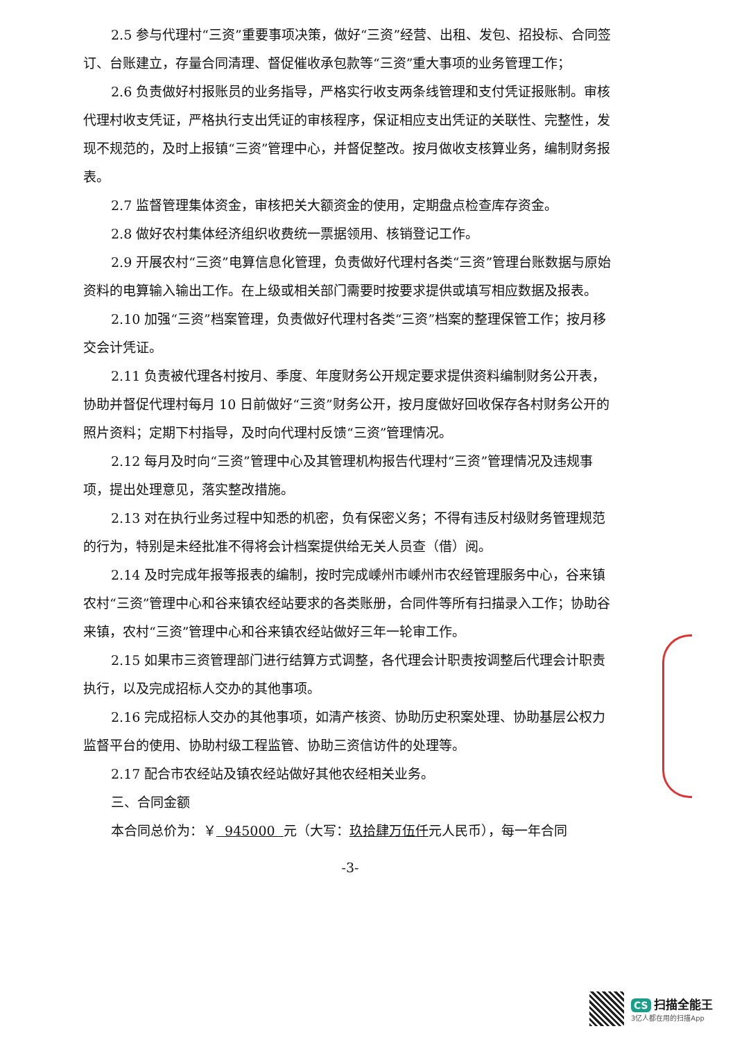2.5 参与代理村“三资”重要事项决策，做好“三资”经营、出租、发包、招投标、合同签订、台账建立，存量合同清理、督促催收承包款等“三资”重大事项的业务管理工作；
2.6 负责做好村报账员的业务指导，严格实行收支两条线管理和支付凭证报账制。审核代理村收支凭证，严格执行支出凭证的审核程序，保证相应支出凭证的关联性、完整性，发现不规范的，及时上报镇“三资”管理中心，并督促整改。按月做收支核算业务，编制财务报表。
2.7 监督管理集体资金，审核把关大额资金的使用，定期盘点检查库存资金。
2.8 做好农村集体经济组织收费统一票据领用、核销登记工作。
2.9 开展农村“三资”电算信息化管理，负责做好代理村各类“三资”管理台账数据与原始资料的电算输入输出工作。在上级或相关部门需要时按要求提供或填写相应数据及报表。
2.10 加强“三资”档案管理，负责做好代理村各类“三资”档案的整理保管工作；按月移交会计凭证。
2.11 负责被代理各村按月、季度、年度财务公开规定要求提供资料编制财务公开表，协助并督促代理村每月 10 日前做好“三资”财务公开，按月度做好回收保存各村财务公开的照片资料；定期下村指导，及时向代理村反馈“三资”管理情况。
2.12 每月及时向“三资”管理中心及其管理机构报告代理村“三资”管理情况及违规事项，提出处理意见，落实整改措施。
2.13 对在执行业务过程中知悉的机密，负有保密义务；不得有违反村级财务管理规范的行为，特别是未经批准不得将会计档案提供给无关人员查（借）阅。
2.14 及时完成年报等报表的编制，按时完成嵊州市嵊州市农经管理服务中心，谷来镇农村“三资”管理中心和谷来镇农经站要求的各类账册，合同件等所有扫描录入工作；协助谷来镇，农村“三资”管理中心和谷来镇农经站做好三年一轮审工作。
2.15 如果市三资管理部门进行结算方式调整，各代理会计职责按调整后代理会计职责执行，以及完成招标人交办的其他事项。
2.16 完成招标人交办的其他事项，如清产核资、协助历史积案处理、协助基层公权力监督平台的使用、协助村级工程监管、协助三资信访件的处理等。
2.17 配合市农经站及镇农经站做好其他农经相关业务。
三、合同金额
本合同总价为：￥ 945000 元（大写：玖拾肆万伍仟元人民币），每一年合同
-3-
CS 扫描全能王
3亿人都在用的扫描App